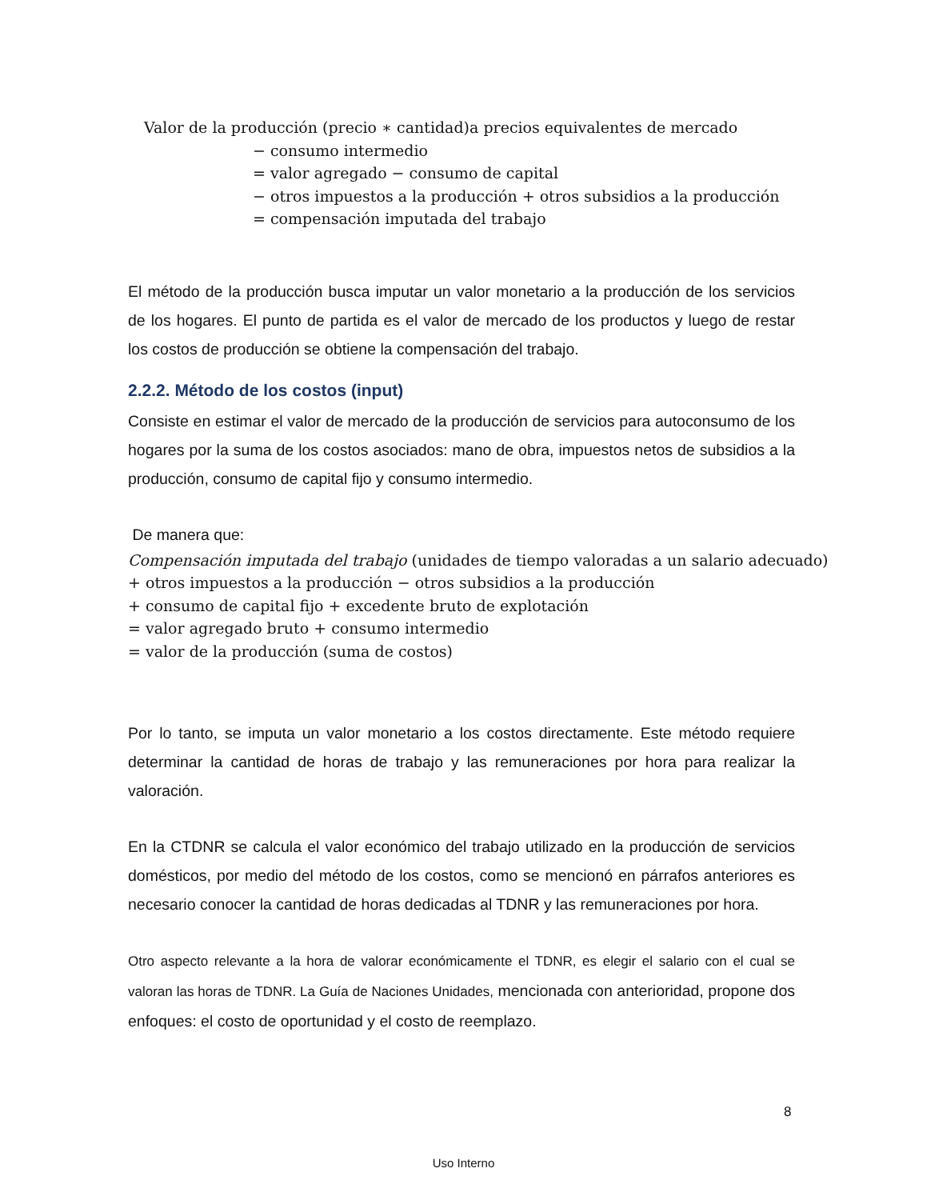Valor de la producción (precio ∗ cantidad)a precios equivalentes de mercado
− consumo intermedio
= valor agregado − consumo de capital
− otros impuestos a la producción + otros subsidios a la producción
= compensación imputada del trabajo
El método de la producción busca imputar un valor monetario a la producción de los servicios de los hogares. El punto de partida es el valor de mercado de los productos y luego de restar los costos de producción se obtiene la compensación del trabajo.
2.2.2. Método de los costos (input)
Consiste en estimar el valor de mercado de la producción de servicios para autoconsumo de los hogares por la suma de los costos asociados: mano de obra, impuestos netos de subsidios a la producción, consumo de capital fijo y consumo intermedio.
De manera que:
Compensación imputada del trabajo (unidades de tiempo valoradas a un salario adecuado)
+ otros impuestos a la producción − otros subsidios a la producción
+ consumo de capital fijo + excedente bruto de explotación
= valor agregado bruto + consumo intermedio
= valor de la producción (suma de costos)
Por lo tanto, se imputa un valor monetario a los costos directamente. Este método requiere determinar la cantidad de horas de trabajo y las remuneraciones por hora para realizar la valoración.
En la CTDNR se calcula el valor económico del trabajo utilizado en la producción de servicios domésticos, por medio del método de los costos, como se mencionó en párrafos anteriores es necesario conocer la cantidad de horas dedicadas al TDNR y las remuneraciones por hora.
Otro aspecto relevante a la hora de valorar económicamente el TDNR, es elegir el salario con el cual se valoran las horas de TDNR. La Guía de Naciones Unidades, mencionada con anterioridad, propone dos enfoques: el costo de oportunidad y el costo de reemplazo.
8
Uso Interno